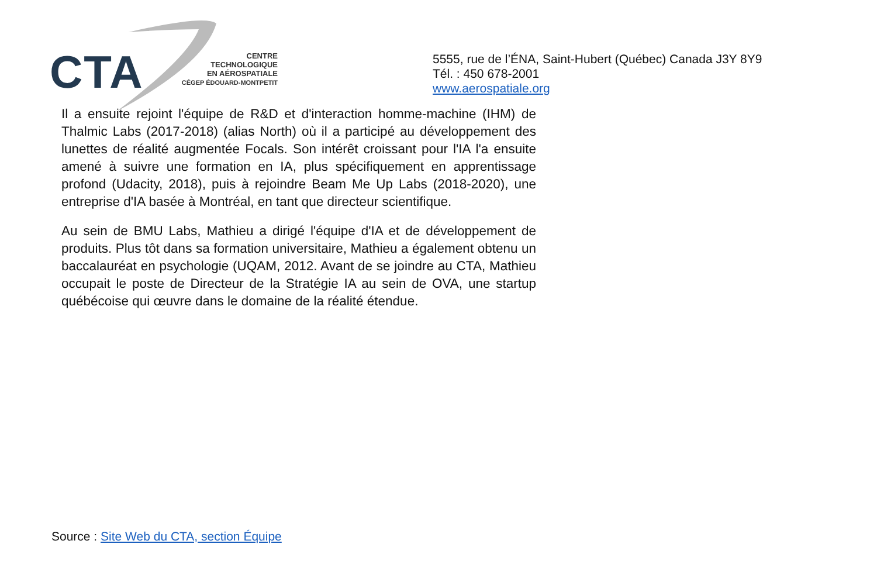CTA
CENTRE
TECHNOLOGIQUE
EN AÉROSPATIALE
CÉGEP ÉDOUARD-MONTPETIT
5555, rue de l’ÉNA, Saint-Hubert (Québec) Canada J3Y 8Y9
Tél. : 450 678-2001
www.aerospatiale.org
Il a ensuite rejoint l'équipe de R&D et d'interaction homme-machine (IHM) de Thalmic Labs (2017-2018) (alias North) où il a participé au développement des lunettes de réalité augmentée Focals. Son intérêt croissant pour l'IA l'a ensuite amené à suivre une formation en IA, plus spécifiquement en apprentissage profond (Udacity, 2018), puis à rejoindre Beam Me Up Labs (2018-2020), une entreprise d'IA basée à Montréal, en tant que directeur scientifique.
Au sein de BMU Labs, Mathieu a dirigé l'équipe d'IA et de développement de produits. Plus tôt dans sa formation universitaire, Mathieu a également obtenu un baccalauréat en psychologie (UQAM, 2012. Avant de se joindre au CTA, Mathieu occupait le poste de Directeur de la Stratégie IA au sein de OVA, une startup québécoise qui œuvre dans le domaine de la réalité étendue.
Source : Site Web du CTA, section Équipe